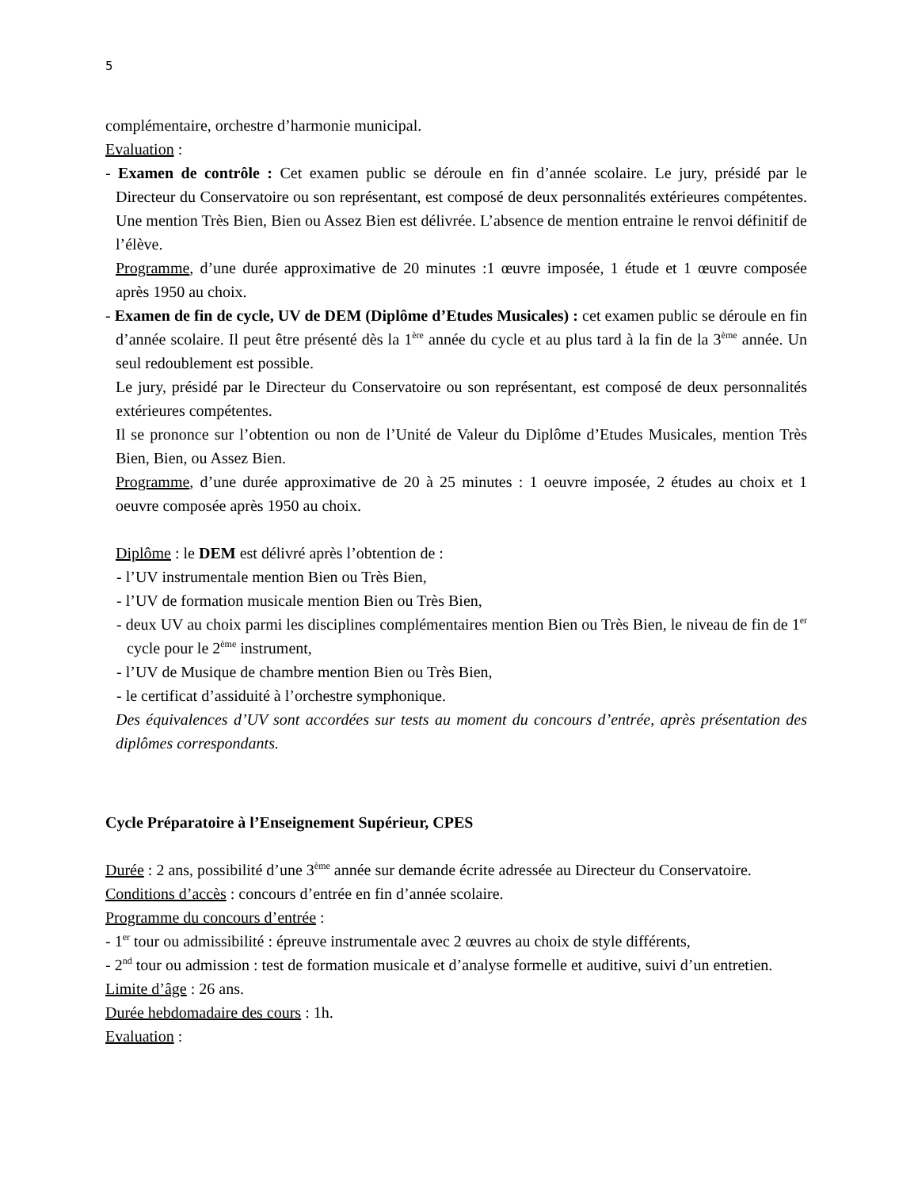5
complémentaire, orchestre d’harmonie municipal.
Evaluation :
- Examen de contrôle : Cet examen public se déroule en fin d’année scolaire. Le jury, présidé par le Directeur du Conservatoire ou son représentant, est composé de deux personnalités extérieures compétentes. Une mention Très Bien, Bien ou Assez Bien est délivrée. L’absence de mention entraine le renvoi définitif de l’élève.
Programme, d’une durée approximative de 20 minutes :1 œuvre imposée, 1 étude et 1 œuvre composée après 1950 au choix.
- Examen de fin de cycle, UV de DEM (Diplôme d’Etudes Musicales) : cet examen public se déroule en fin d’année scolaire. Il peut être présenté dès la 1<sup>ère</sup> année du cycle et au plus tard à la fin de la 3<sup>ème</sup> année. Un seul redoublement est possible.
Le jury, présidé par le Directeur du Conservatoire ou son représentant, est composé de deux personnalités extérieures compétentes.
Il se prononce sur l’obtention ou non de l’Unité de Valeur du Diplôme d’Etudes Musicales, mention Très Bien, Bien, ou Assez Bien.
Programme, d’une durée approximative de 20 à 25 minutes : 1 oeuvre imposée, 2 études au choix et 1 oeuvre composée après 1950 au choix.
Diplôme : le DEM est délivré après l’obtention de :
- l’UV instrumentale mention Bien ou Très Bien,
- l’UV de formation musicale mention Bien ou Très Bien,
- deux UV au choix parmi les disciplines complémentaires mention Bien ou Très Bien, le niveau de fin de 1<sup>er</sup> cycle pour le 2<sup>ème</sup> instrument,
- l’UV de Musique de chambre mention Bien ou Très Bien,
- le certificat d’assiduité à l’orchestre symphonique.
Des équivalences d’UV sont accordées sur tests au moment du concours d’entrée, après présentation des diplômes correspondants.
Cycle Préparatoire à l’Enseignement Supérieur, CPES
Durée : 2 ans, possibilité d’une 3<sup>ème</sup> année sur demande écrite adressée au Directeur du Conservatoire.
Conditions d’accès : concours d’entrée en fin d’année scolaire.
Programme du concours d’entrée :
- 1<sup>er</sup> tour ou admissibilité : épreuve instrumentale avec 2 œuvres au choix de style différents,
- 2<sup>nd</sup> tour ou admission : test de formation musicale et d’analyse formelle et auditive, suivi d’un entretien.
Limite d’âge : 26 ans.
Durée hebdomadaire des cours : 1h.
Evaluation :